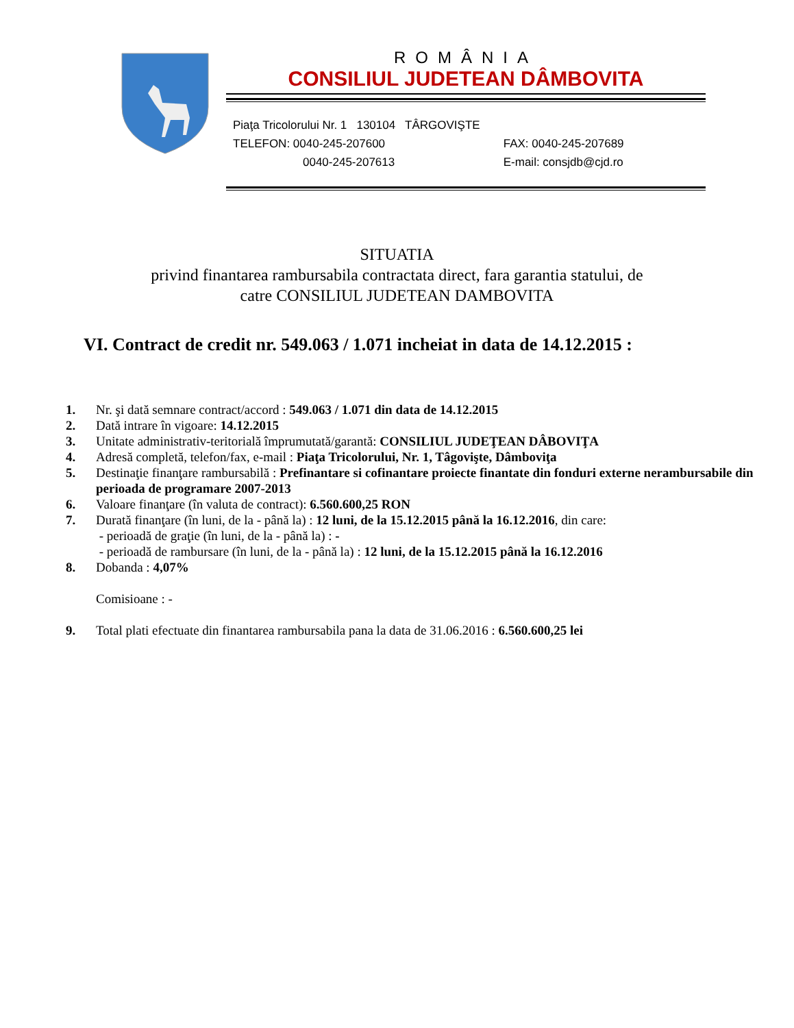ROMÂNIA
CONSILIUL JUDETEAN DÂMBOVITA
Piaţa Tricolorului Nr. 1 130104 TÂRGOVIŞTE
TELEFON: 0040-245-207600 FAX: 0040-245-207689
0040-245-207613 E-mail: consjdb@cjd.ro
SITUATIA
privind finantarea rambursabila contractata direct, fara garantia statului, de
catre CONSILIUL JUDETEAN DAMBOVITA
VI. Contract de credit nr. 549.063 / 1.071 incheiat in data de 14.12.2015 :
1. Nr. şi dată semnare contract/accord : 549.063 / 1.071 din data de 14.12.2015
2. Dată intrare în vigoare: 14.12.2015
3. Unitate administrativ-teritorială împrumutată/garantă: CONSILIUL JUDEŢEAN DÂBOVIŢA
4. Adresă completă, telefon/fax, e-mail : Piaţa Tricolorului, Nr. 1, Tâgovişte, Dâmboviţa
5. Destinaţie finanţare rambursabilă : Prefinantare si cofinantare proiecte finantate din fonduri externe nerambursabile din perioada de programare 2007-2013
6. Valoare finanţare (în valuta de contract): 6.560.600,25 RON
7. Durată finanţare (în luni, de la - până la) : 12 luni, de la 15.12.2015 până la 16.12.2016, din care:
- perioadă de graţie (în luni, de la - până la) : -
- perioadă de rambursare (în luni, de la - până la) : 12 luni, de la 15.12.2015 până la 16.12.2016
8. Dobanda : 4,07%
Comisioane : -
9. Total plati efectuate din finantarea rambursabila pana la data de 31.06.2016 : 6.560.600,25 lei